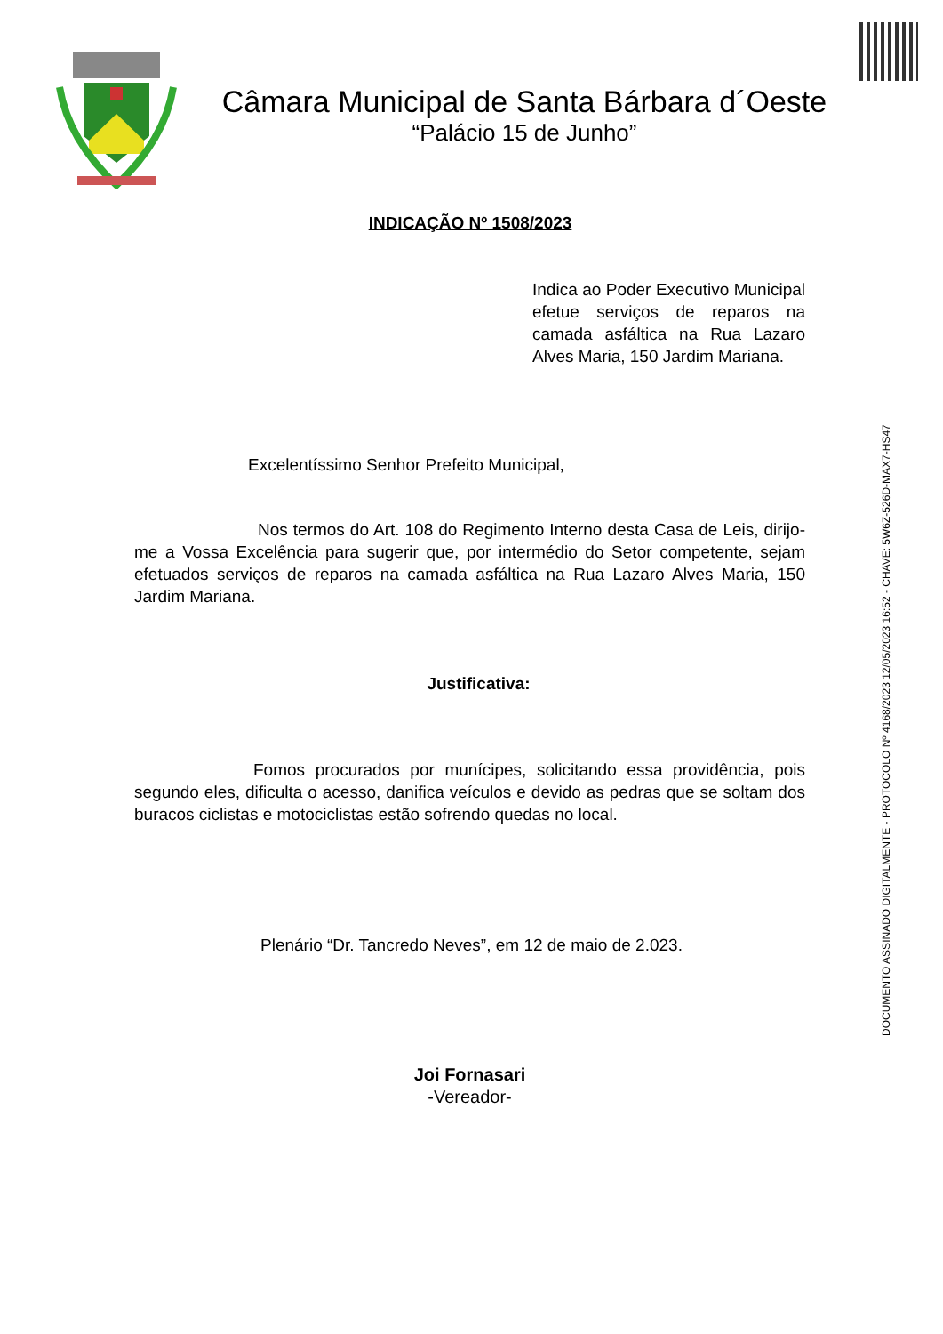Câmara Municipal de Santa Bárbara d´Oeste
“Palácio 15 de Junho”
DOCUMENTO ASSINADO DIGITALMENTE - PROTOCOLO Nº 4168/2023 12/05/2023 16:52 - CHAVE: 5W6Z-526D-MAX7-HS47
INDICAÇÃO Nº 1508/2023
Indica ao Poder Executivo Municipal efetue serviços de reparos na camada asfáltica na Rua Lazaro Alves Maria, 150 Jardim Mariana.
Excelentíssimo Senhor Prefeito Municipal,
Nos termos do Art. 108 do Regimento Interno desta Casa de Leis, dirijo-me a Vossa Excelência para sugerir que, por intermédio do Setor competente, sejam efetuados serviços de reparos na camada asfáltica na Rua Lazaro Alves Maria, 150 Jardim Mariana.
Justificativa:
Fomos procurados por munícipes, solicitando essa providência, pois segundo eles, dificulta o acesso, danifica veículos e devido as pedras que se soltam dos buracos ciclistas e motociclistas estão sofrendo quedas no local.
Plenário “Dr. Tancredo Neves”, em 12 de maio de 2.023.
Joi Fornasari
-Vereador-